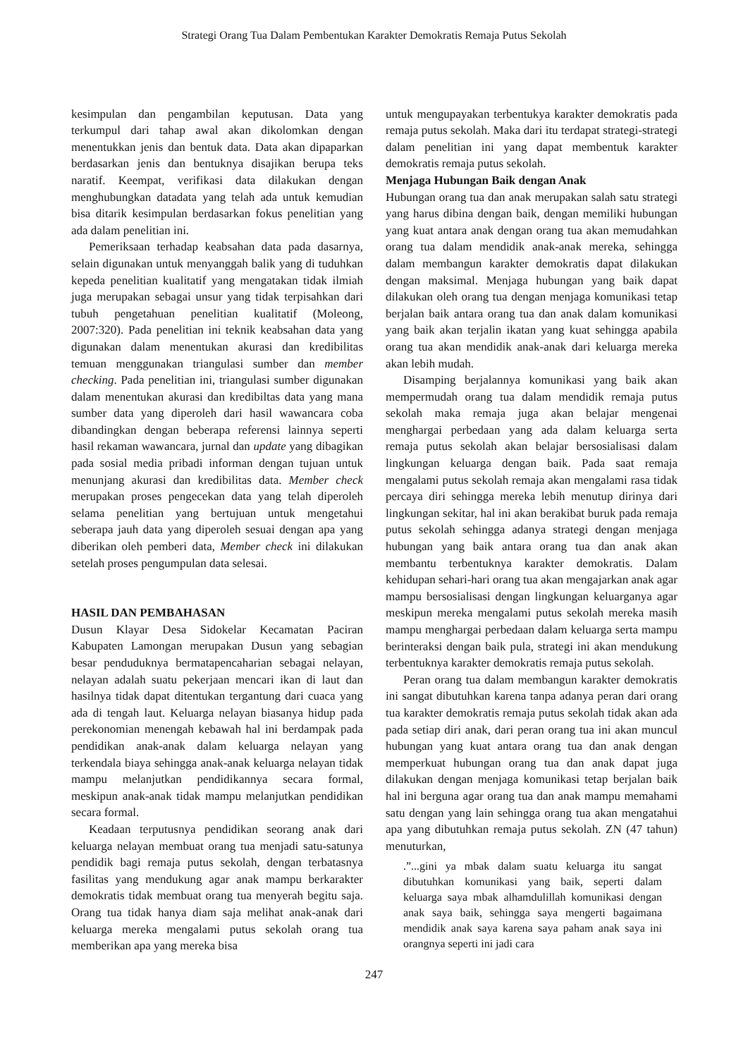Strategi Orang Tua Dalam Pembentukan Karakter Demokratis Remaja Putus Sekolah
kesimpulan dan pengambilan keputusan. Data yang terkumpul dari tahap awal akan dikolomkan dengan menentukkan jenis dan bentuk data. Data akan dipaparkan berdasarkan jenis dan bentuknya disajikan berupa teks naratif. Keempat, verifikasi data dilakukan dengan menghubungkan datadata yang telah ada untuk kemudian bisa ditarik kesimpulan berdasarkan fokus penelitian yang ada dalam penelitian ini.
Pemeriksaan terhadap keabsahan data pada dasarnya, selain digunakan untuk menyanggah balik yang di tuduhkan kepeda penelitian kualitatif yang mengatakan tidak ilmiah juga merupakan sebagai unsur yang tidak terpisahkan dari tubuh pengetahuan penelitian kualitatif (Moleong, 2007:320). Pada penelitian ini teknik keabsahan data yang digunakan dalam menentukan akurasi dan kredibilitas temuan menggunakan triangulasi sumber dan member checking. Pada penelitian ini, triangulasi sumber digunakan dalam menentukan akurasi dan kredibiltas data yang mana sumber data yang diperoleh dari hasil wawancara coba dibandingkan dengan beberapa referensi lainnya seperti hasil rekaman wawancara, jurnal dan update yang dibagikan pada sosial media pribadi informan dengan tujuan untuk menunjang akurasi dan kredibilitas data. Member check merupakan proses pengecekan data yang telah diperoleh selama penelitian yang bertujuan untuk mengetahui seberapa jauh data yang diperoleh sesuai dengan apa yang diberikan oleh pemberi data, Member check ini dilakukan setelah proses pengumpulan data selesai.
HASIL DAN PEMBAHASAN
Dusun Klayar Desa Sidokelar Kecamatan Paciran Kabupaten Lamongan merupakan Dusun yang sebagian besar penduduknya bermatapencaharian sebagai nelayan, nelayan adalah suatu pekerjaan mencari ikan di laut dan hasilnya tidak dapat ditentukan tergantung dari cuaca yang ada di tengah laut. Keluarga nelayan biasanya hidup pada perekonomian menengah kebawah hal ini berdampak pada pendidikan anak-anak dalam keluarga nelayan yang terkendala biaya sehingga anak-anak keluarga nelayan tidak mampu melanjutkan pendidikannya secara formal, meskipun anak-anak tidak mampu melanjutkan pendidikan secara formal.
Keadaan terputusnya pendidikan seorang anak dari keluarga nelayan membuat orang tua menjadi satu-satunya pendidik bagi remaja putus sekolah, dengan terbatasnya fasilitas yang mendukung agar anak mampu berkarakter demokratis tidak membuat orang tua menyerah begitu saja. Orang tua tidak hanya diam saja melihat anak-anak dari keluarga mereka mengalami putus sekolah orang tua memberikan apa yang mereka bisa
untuk mengupayakan terbentukya karakter demokratis pada remaja putus sekolah. Maka dari itu terdapat strategi-strategi dalam penelitian ini yang dapat membentuk karakter demokratis remaja putus sekolah.
Menjaga Hubungan Baik dengan Anak
Hubungan orang tua dan anak merupakan salah satu strategi yang harus dibina dengan baik, dengan memiliki hubungan yang kuat antara anak dengan orang tua akan memudahkan orang tua dalam mendidik anak-anak mereka, sehingga dalam membangun karakter demokratis dapat dilakukan dengan maksimal. Menjaga hubungan yang baik dapat dilakukan oleh orang tua dengan menjaga komunikasi tetap berjalan baik antara orang tua dan anak dalam komunikasi yang baik akan terjalin ikatan yang kuat sehingga apabila orang tua akan mendidik anak-anak dari keluarga mereka akan lebih mudah.
Disamping berjalannya komunikasi yang baik akan mempermudah orang tua dalam mendidik remaja putus sekolah maka remaja juga akan belajar mengenai menghargai perbedaan yang ada dalam keluarga serta remaja putus sekolah akan belajar bersosialisasi dalam lingkungan keluarga dengan baik. Pada saat remaja mengalami putus sekolah remaja akan mengalami rasa tidak percaya diri sehingga mereka lebih menutup dirinya dari lingkungan sekitar, hal ini akan berakibat buruk pada remaja putus sekolah sehingga adanya strategi dengan menjaga hubungan yang baik antara orang tua dan anak akan membantu terbentuknya karakter demokratis. Dalam kehidupan sehari-hari orang tua akan mengajarkan anak agar mampu bersosialisasi dengan lingkungan keluarganya agar meskipun mereka mengalami putus sekolah mereka masih mampu menghargai perbedaan dalam keluarga serta mampu berinteraksi dengan baik pula, strategi ini akan mendukung terbentuknya karakter demokratis remaja putus sekolah.
Peran orang tua dalam membangun karakter demokratis ini sangat dibutuhkan karena tanpa adanya peran dari orang tua karakter demokratis remaja putus sekolah tidak akan ada pada setiap diri anak, dari peran orang tua ini akan muncul hubungan yang kuat antara orang tua dan anak dengan memperkuat hubungan orang tua dan anak dapat juga dilakukan dengan menjaga komunikasi tetap berjalan baik hal ini berguna agar orang tua dan anak mampu memahami satu dengan yang lain sehingga orang tua akan mengatahui apa yang dibutuhkan remaja putus sekolah. ZN (47 tahun) menuturkan,
.”...gini ya mbak dalam suatu keluarga itu sangat dibutuhkan komunikasi yang baik, seperti dalam keluarga saya mbak alhamdulillah komunikasi dengan anak saya baik, sehingga saya mengerti bagaimana mendidik anak saya karena saya paham anak saya ini orangnya seperti ini jadi cara
247